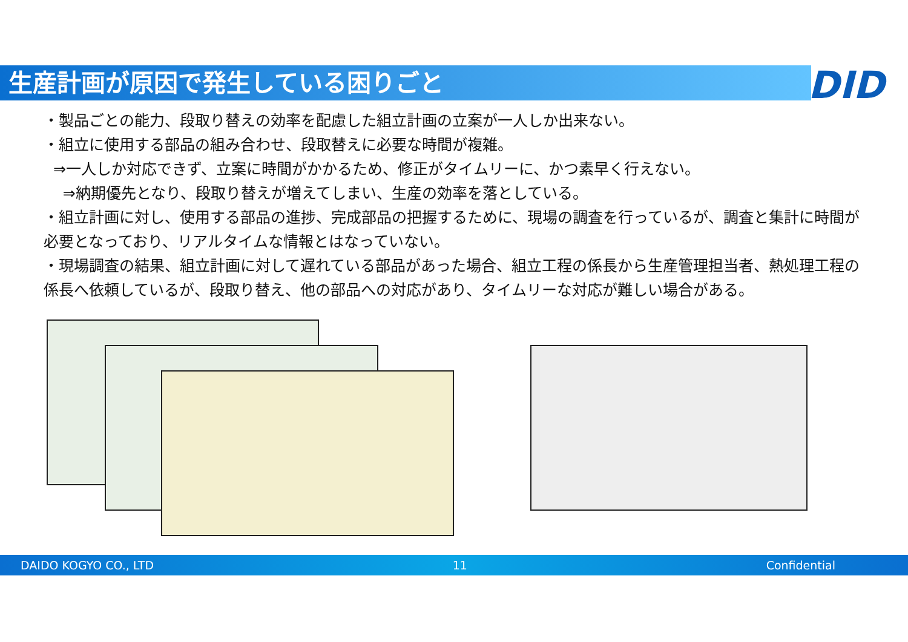生産計画が原因で発生している困りごと DID
・製品ごとの能力、段取り替えの効率を配慮した組立計画の立案が一人しか出来ない。
・組立に使用する部品の組み合わせ、段取替えに必要な時間が複雑。
⇒一人しか対応できず、立案に時間がかかるため、修正がタイムリーに、かつ素早く行えない。
⇒納期優先となり、段取り替えが増えてしまい、生産の効率を落としている。
・組立計画に対し、使用する部品の進捗、完成部品の把握するために、現場の調査を行っているが、調査と集計に時間が必要となっており、リアルタイムな情報とはなっていない。
・現場調査の結果、組立計画に対して遅れている部品があった場合、組立工程の係長から生産管理担当者、熱処理工程の係長へ依頼しているが、段取り替え、他の部品への対応があり、タイムリーな対応が難しい場合がある。
DAIDO KOGYO CO., LTD 11 Confidential